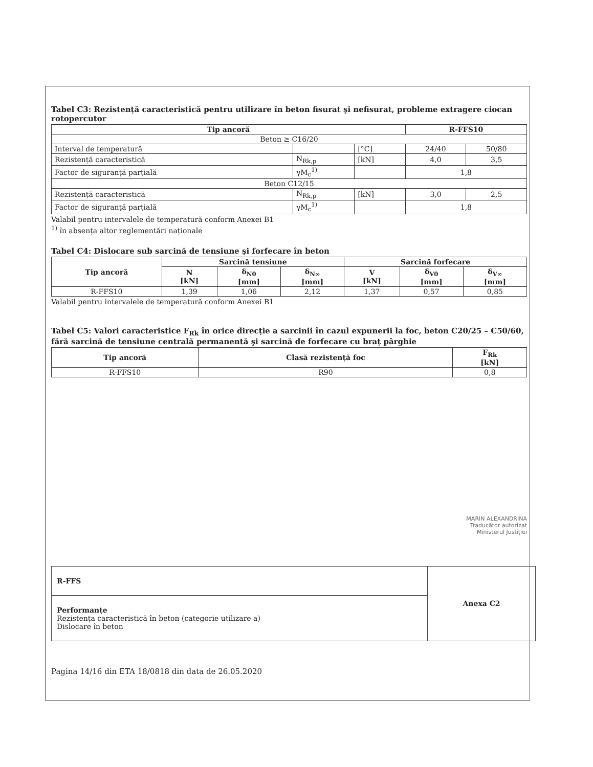Tabel C3: Rezistență caracteristică pentru utilizare în beton fisurat şi nefisurat, probleme extragere ciocan rotopercutor
| Tip ancoră | | | R-FFS10 | |
| --- | --- | --- | --- | --- |
| Beton ≥ C16/20 | | | | |
| Interval de temperatură | | [°C] | 24/40 | 50/80 |
| Rezistență caracteristică | N<sub>Rk,p</sub> | [kN] | 4,0 | 3,5 |
| Factor de siguranță parțială | γM<sub>c</sub><sup>1)</sup> | | 1,8 | |
| Beton C12/15 | | | | |
| Rezistență caracteristică | N<sub>Rk,p</sub> | [kN] | 3,0 | 2,5 |
| Factor de siguranță parțială | γM<sub>c</sub><sup>1)</sup> | | 1,8 | |
Valabil pentru intervalele de temperatură conform Anexei B1
<sup>1)</sup> în absența altor reglementări naționale
Tabel C4: Dislocare sub sarcină de tensiune şi forfecare în beton
| Tip ancoră | Sarcină tensiune | | | Sarcină forfecare | | |
| --- | --- | --- | --- | --- | --- | --- |
| | N [kN] | δ<sub>N0</sub> [mm] | δ<sub>N∞</sub> [mm] | V [kN] | δ<sub>V0</sub> [mm] | δ<sub>V∞</sub> [mm] |
| R-FFS10 | 1,39 | 1,06 | 2,12 | 1,37 | 0,57 | 0,85 |
Valabil pentru intervalele de temperatură conform Anexei B1
Tabel C5: Valori caracteristice F<sub>Rk</sub> în orice direcție a sarcinii în cazul expunerii la foc, beton C20/25 – C50/60, fără sarcină de tensiune centrală permanentă şi sarcină de forfecare cu braț pârghie
| Tip ancoră | Clasă rezistență foc | F<sub>Rk</sub> [kN] |
| --- | --- | --- |
| R-FFS10 | R90 | 0,8 |
MARIN ALEXANDRINA
Traducător autorizat
Ministerul Justiției
R-FFS
Performanțe
Rezistența caracteristică în beton (categorie utilizare a)
Dislocare în beton
Anexa C2
Pagina 14/16 din ETA 18/0818 din data de 26.05.2020